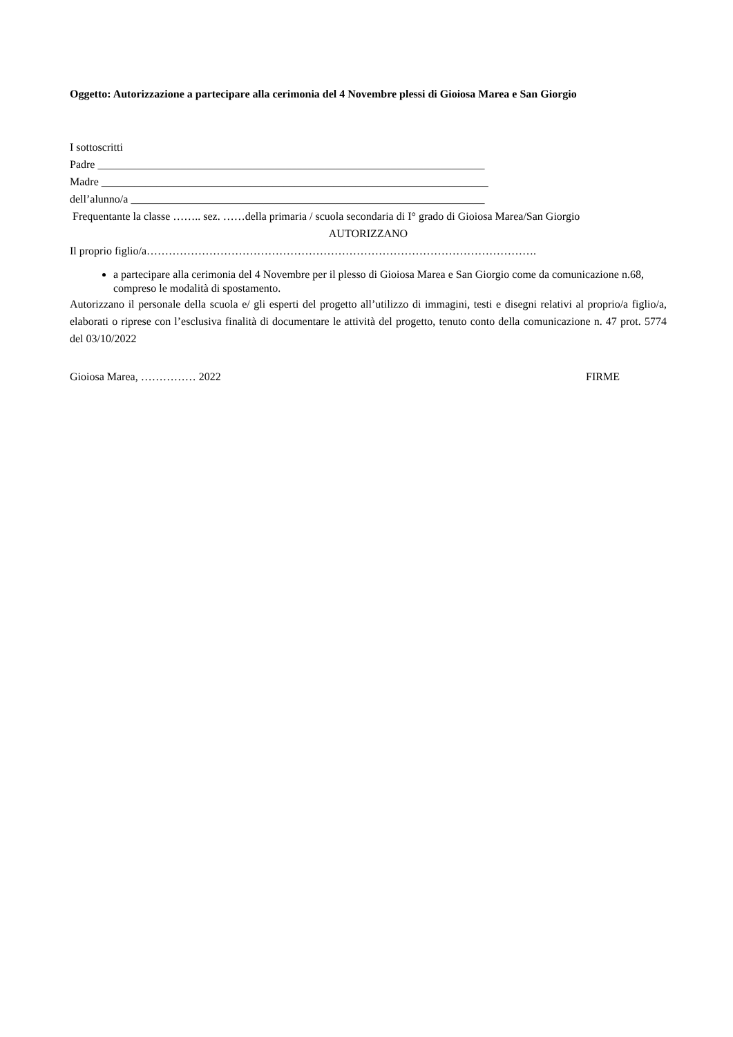Oggetto: Autorizzazione a partecipare alla cerimonia del 4 Novembre plessi di Gioiosa Marea e San Giorgio
I sottoscritti
Padre ______________________________________________________________________
Madre ______________________________________________________________________
dell’alunno/a ________________________________________________________________
Frequentante la classe …….. sez. ……della primaria / scuola secondaria di I° grado di Gioiosa Marea/San Giorgio
AUTORIZZANO
Il proprio figlio/a…………………………………………………………………………………………….
a partecipare alla cerimonia del 4 Novembre per il plesso di Gioiosa Marea e San Giorgio come da comunicazione n.68, compreso le modalità di spostamento.
Autorizzano il personale della scuola e/ gli esperti del progetto all’utilizzo di immagini, testi e disegni relativi al proprio/a figlio/a, elaborati o riprese con l’esclusiva finalità di documentare le attività del progetto, tenuto conto della comunicazione n. 47 prot. 5774 del 03/10/2022
Gioiosa Marea, …………… 2022 FIRME